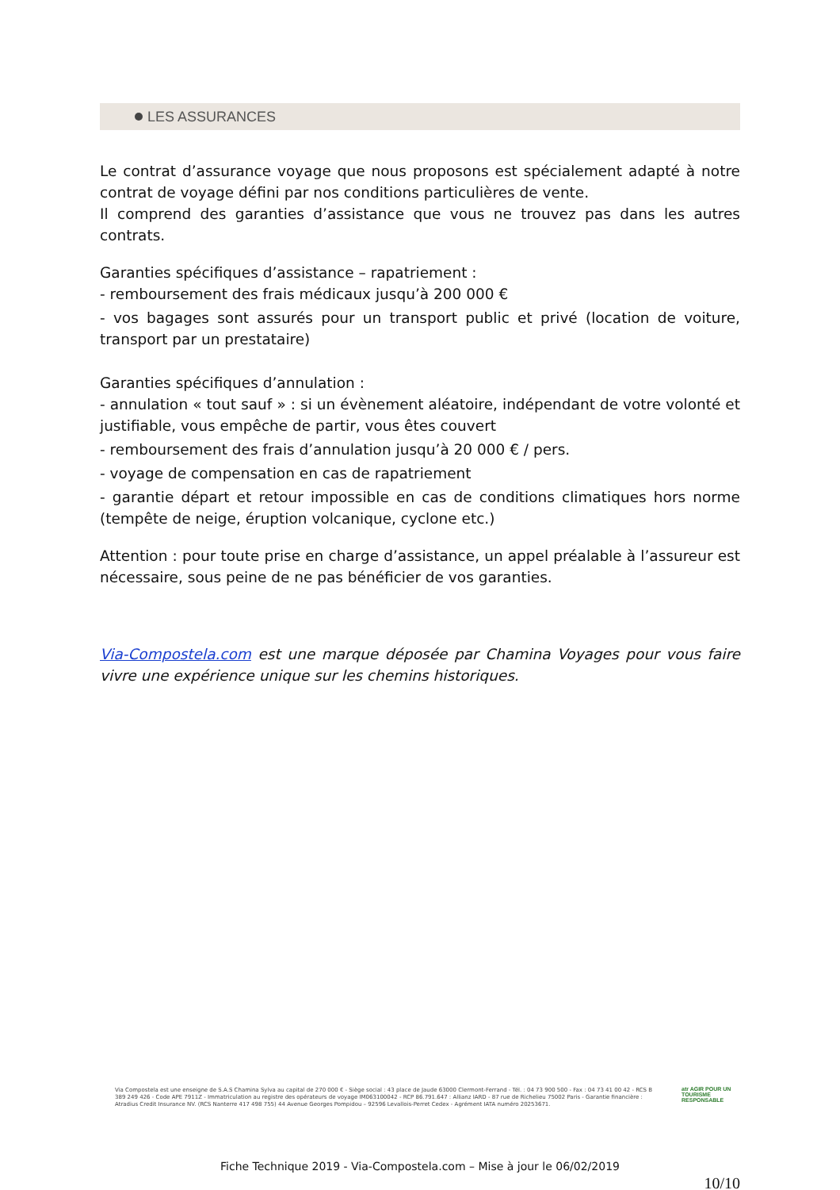LES ASSURANCES
Le contrat d’assurance voyage que nous proposons est spécialement adapté à notre contrat de voyage défini par nos conditions particulières de vente.
Il comprend des garanties d’assistance que vous ne trouvez pas dans les autres contrats.
Garanties spécifiques d’assistance – rapatriement :
- remboursement des frais médicaux jusqu’à 200 000 €
- vos bagages sont assurés pour un transport public et privé (location de voiture, transport par un prestataire)
Garanties spécifiques d’annulation :
- annulation « tout sauf » : si un évènement aléatoire, indépendant de votre volonté et justifiable, vous empêche de partir, vous êtes couvert
- remboursement des frais d’annulation jusqu’à 20 000 € / pers.
- voyage de compensation en cas de rapatriement
- garantie départ et retour impossible en cas de conditions climatiques hors norme (tempête de neige, éruption volcanique, cyclone etc.)
Attention : pour toute prise en charge d’assistance, un appel préalable à l’assureur est nécessaire, sous peine de ne pas bénéficier de vos garanties.
Via-Compostela.com est une marque déposée par Chamina Voyages pour vous faire vivre une expérience unique sur les chemins historiques.
Via Compostela est une enseigne de S.A.S Chamina Sylva au capital de 270 000 € - Siège social : 43 place de Jaude 63000 Clermont-Ferrand - Tél. : 04 73 900 500 - Fax : 04 73 41 00 42 - RCS B 389 249 426 - Code APE 7911Z - Immatriculation au registre des opérateurs de voyage IM063100042 - RCP 86.791.647 : Allianz IARD - 87 rue de Richelieu 75002 Paris - Garantie financière : Atradius Credit Insurance NV. (RCS Nanterre 417 498 755) 44 Avenue Georges Pompidou – 92596 Levallois-Perret Cedex - Agrément IATA numéro 20253671.
atr AGIR POUR UN
TOURISME
RESPONSABLE
Fiche Technique 2019 - Via-Compostela.com – Mise à jour le 06/02/2019
10/10